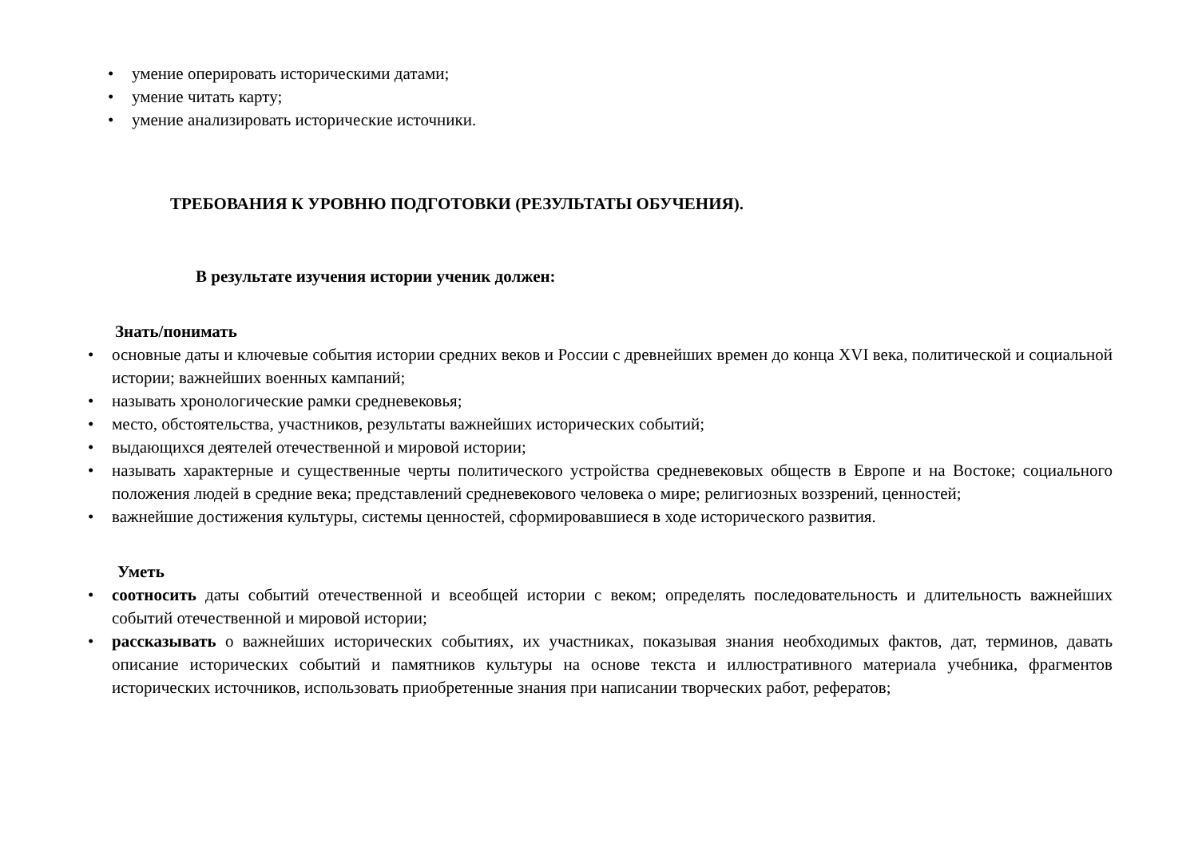• умение оперировать историческими датами;
• умение читать карту;
• умение анализировать исторические источники.
ТРЕБОВАНИЯ К УРОВНЮ ПОДГОТОВКИ (РЕЗУЛЬТАТЫ ОБУЧЕНИЯ).
В результате изучения истории ученик должен:
Знать/понимать
• основные даты и ключевые события истории средних веков и России с древнейших времен до конца XVI века, политической и социальной истории; важнейших военных кампаний;
• называть хронологические рамки средневековья;
• место, обстоятельства, участников, результаты важнейших исторических событий;
• выдающихся деятелей отечественной и мировой истории;
• называть характерные и существенные черты политического устройства средневековых обществ в Европе и на Востоке; социального положения людей в средние века; представлений средневекового человека о мире; религиозных воззрений, ценностей;
• важнейшие достижения культуры, системы ценностей, сформировавшиеся в ходе исторического развития.
Уметь
• соотносить даты событий отечественной и всеобщей истории с веком; определять последовательность и длительность важнейших событий отечественной и мировой истории;
• рассказывать о важнейших исторических событиях, их участниках, показывая знания необходимых фактов, дат, терминов, давать описание исторических событий и памятников культуры на основе текста и иллюстративного материала учебника, фрагментов исторических источников, использовать приобретенные знания при написании творческих работ, рефератов;